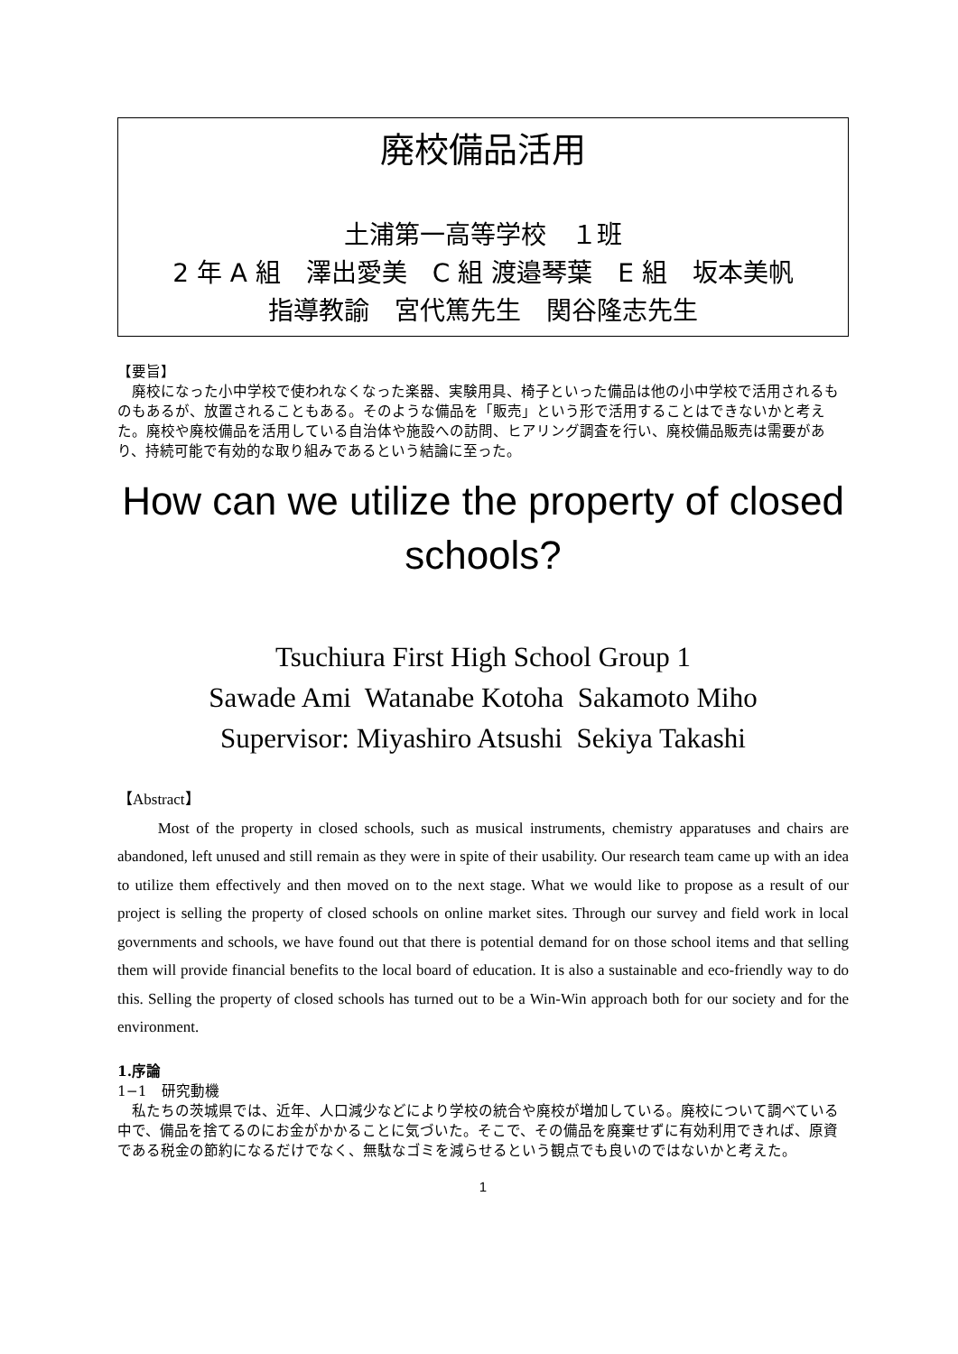廃校備品活用
土浦第一高等学校　１班
2 年 A 組　澤出愛美　C 組 渡邉琴葉　E 組　坂本美帆
指導教諭　宮代篤先生　関谷隆志先生
【要旨】
　廃校になった小中学校で使われなくなった楽器、実験用具、椅子といった備品は他の小中学校で活用されるものもあるが、放置されることもある。そのような備品を「販売」という形で活用することはできないかと考えた。廃校や廃校備品を活用している自治体や施設への訪問、ヒアリング調査を行い、廃校備品販売は需要があり、持続可能で有効的な取り組みであるという結論に至った。
How can we utilize the property of closed schools?
Tsuchiura First High School Group 1
Sawade Ami Watanabe Kotoha Sakamoto Miho
Supervisor: Miyashiro Atsushi Sekiya Takashi
【Abstract】
Most of the property in closed schools, such as musical instruments, chemistry apparatuses and chairs are abandoned, left unused and still remain as they were in spite of their usability. Our research team came up with an idea to utilize them effectively and then moved on to the next stage. What we would like to propose as a result of our project is selling the property of closed schools on online market sites. Through our survey and field work in local governments and schools, we have found out that there is potential demand for on those school items and that selling them will provide financial benefits to the local board of education. It is also a sustainable and eco-friendly way to do this. Selling the property of closed schools has turned out to be a Win-Win approach both for our society and for the environment.
1.序論
1−1　研究動機
　私たちの茨城県では、近年、人口減少などにより学校の統合や廃校が増加している。廃校について調べている中で、備品を捨てるのにお金がかかることに気づいた。そこで、その備品を廃棄せずに有効利用できれば、原資である税金の節約になるだけでなく、無駄なゴミを減らせるという観点でも良いのではないかと考えた。
1